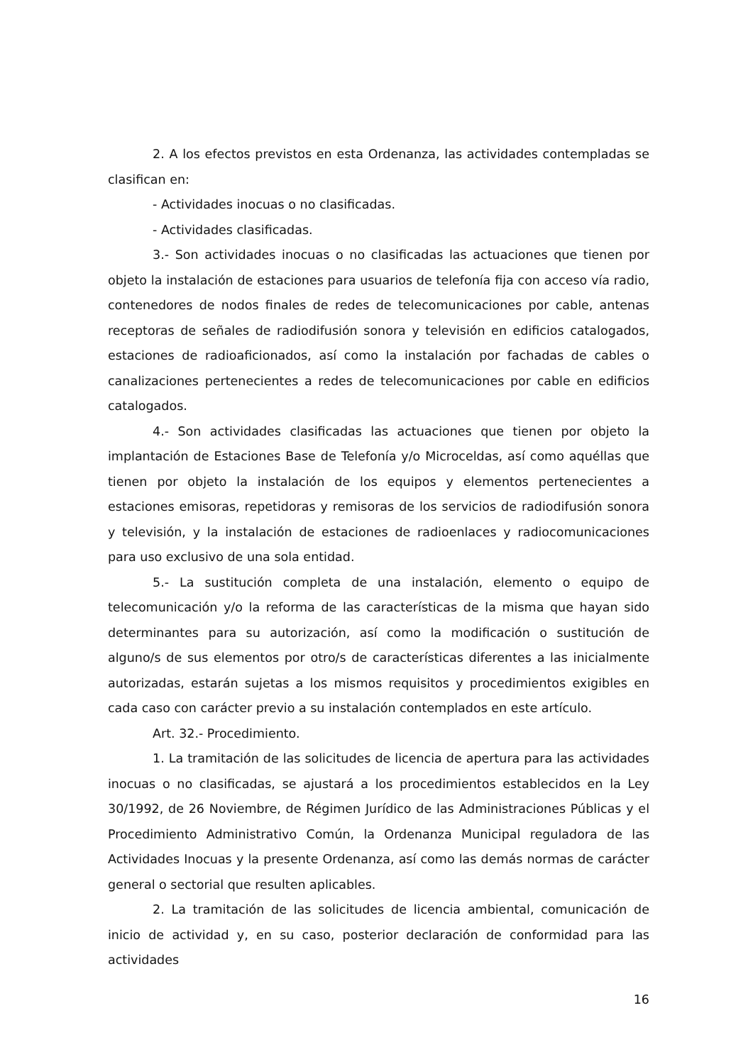2. A los efectos previstos en esta Ordenanza, las actividades contempladas se clasifican en:
- Actividades inocuas o no clasificadas.
- Actividades clasificadas.
3.- Son actividades inocuas o no clasificadas las actuaciones que tienen por objeto la instalación de estaciones para usuarios de telefonía fija con acceso vía radio, contenedores de nodos finales de redes de telecomunicaciones por cable, antenas receptoras de señales de radiodifusión sonora y televisión en edificios catalogados, estaciones de radioaficionados, así como la instalación por fachadas de cables o canalizaciones pertenecientes a redes de telecomunicaciones por cable en edificios catalogados.
4.- Son actividades clasificadas las actuaciones que tienen por objeto la implantación de Estaciones Base de Telefonía y/o Microceldas, así como aquéllas que tienen por objeto la instalación de los equipos y elementos pertenecientes a estaciones emisoras, repetidoras y remisoras de los servicios de radiodifusión sonora y televisión, y la instalación de estaciones de radioenlaces y radiocomunicaciones para uso exclusivo de una sola entidad.
5.- La sustitución completa de una instalación, elemento o equipo de telecomunicación y/o la reforma de las características de la misma que hayan sido determinantes para su autorización, así como la modificación o sustitución de alguno/s de sus elementos por otro/s de características diferentes a las inicialmente autorizadas, estarán sujetas a los mismos requisitos y procedimientos exigibles en cada caso con carácter previo a su instalación contemplados en este artículo.
Art. 32.- Procedimiento.
1. La tramitación de las solicitudes de licencia de apertura para las actividades inocuas o no clasificadas, se ajustará a los procedimientos establecidos en la Ley 30/1992, de 26 Noviembre, de Régimen Jurídico de las Administraciones Públicas y el Procedimiento Administrativo Común, la Ordenanza Municipal reguladora de las Actividades Inocuas y la presente Ordenanza, así como las demás normas de carácter general o sectorial que resulten aplicables.
2. La tramitación de las solicitudes de licencia ambiental, comunicación de inicio de actividad y, en su caso, posterior declaración de conformidad para las actividades
16